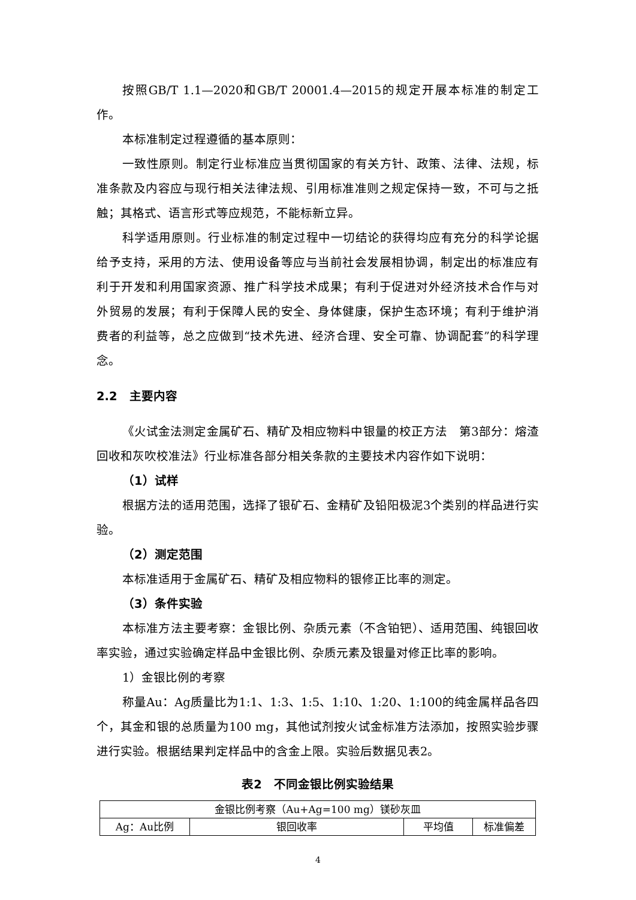按照GB/T 1.1—2020和GB/T 20001.4—2015的规定开展本标准的制定工作。
本标准制定过程遵循的基本原则：
一致性原则。制定行业标准应当贯彻国家的有关方针、政策、法律、法规，标准条款及内容应与现行相关法律法规、引用标准准则之规定保持一致，不可与之抵触；其格式、语言形式等应规范，不能标新立异。
科学适用原则。行业标准的制定过程中一切结论的获得均应有充分的科学论据给予支持，采用的方法、使用设备等应与当前社会发展相协调，制定出的标准应有利于开发和利用国家资源、推广科学技术成果；有利于促进对外经济技术合作与对外贸易的发展；有利于保障人民的安全、身体健康，保护生态环境；有利于维护消费者的利益等，总之应做到“技术先进、经济合理、安全可靠、协调配套”的科学理念。
2.2　主要内容
《火试金法测定金属矿石、精矿及相应物料中银量的校正方法　第3部分：熔渣回收和灰吹校准法》行业标准各部分相关条款的主要技术内容作如下说明：
（1）试样
根据方法的适用范围，选择了银矿石、金精矿及铅阳极泥3个类别的样品进行实验。
（2）测定范围
本标准适用于金属矿石、精矿及相应物料的银修正比率的测定。
（3）条件实验
本标准方法主要考察：金银比例、杂质元素（不含铂钯）、适用范围、纯银回收率实验，通过实验确定样品中金银比例、杂质元素及银量对修正比率的影响。
1）金银比例的考察
称量Au：Ag质量比为1:1、1:3、1:5、1:10、1:20、1:100的纯金属样品各四个，其金和银的总质量为100 mg，其他试剂按火试金标准方法添加，按照实验步骤进行实验。根据结果判定样品中的含金上限。实验后数据见表2。
表2　不同金银比例实验结果
| 金银比例考察（Au+Ag=100 mg）镁砂灰皿 | | | |
| Ag：Au比例 | 银回收率 | 平均值 | 标准偏差 |
4